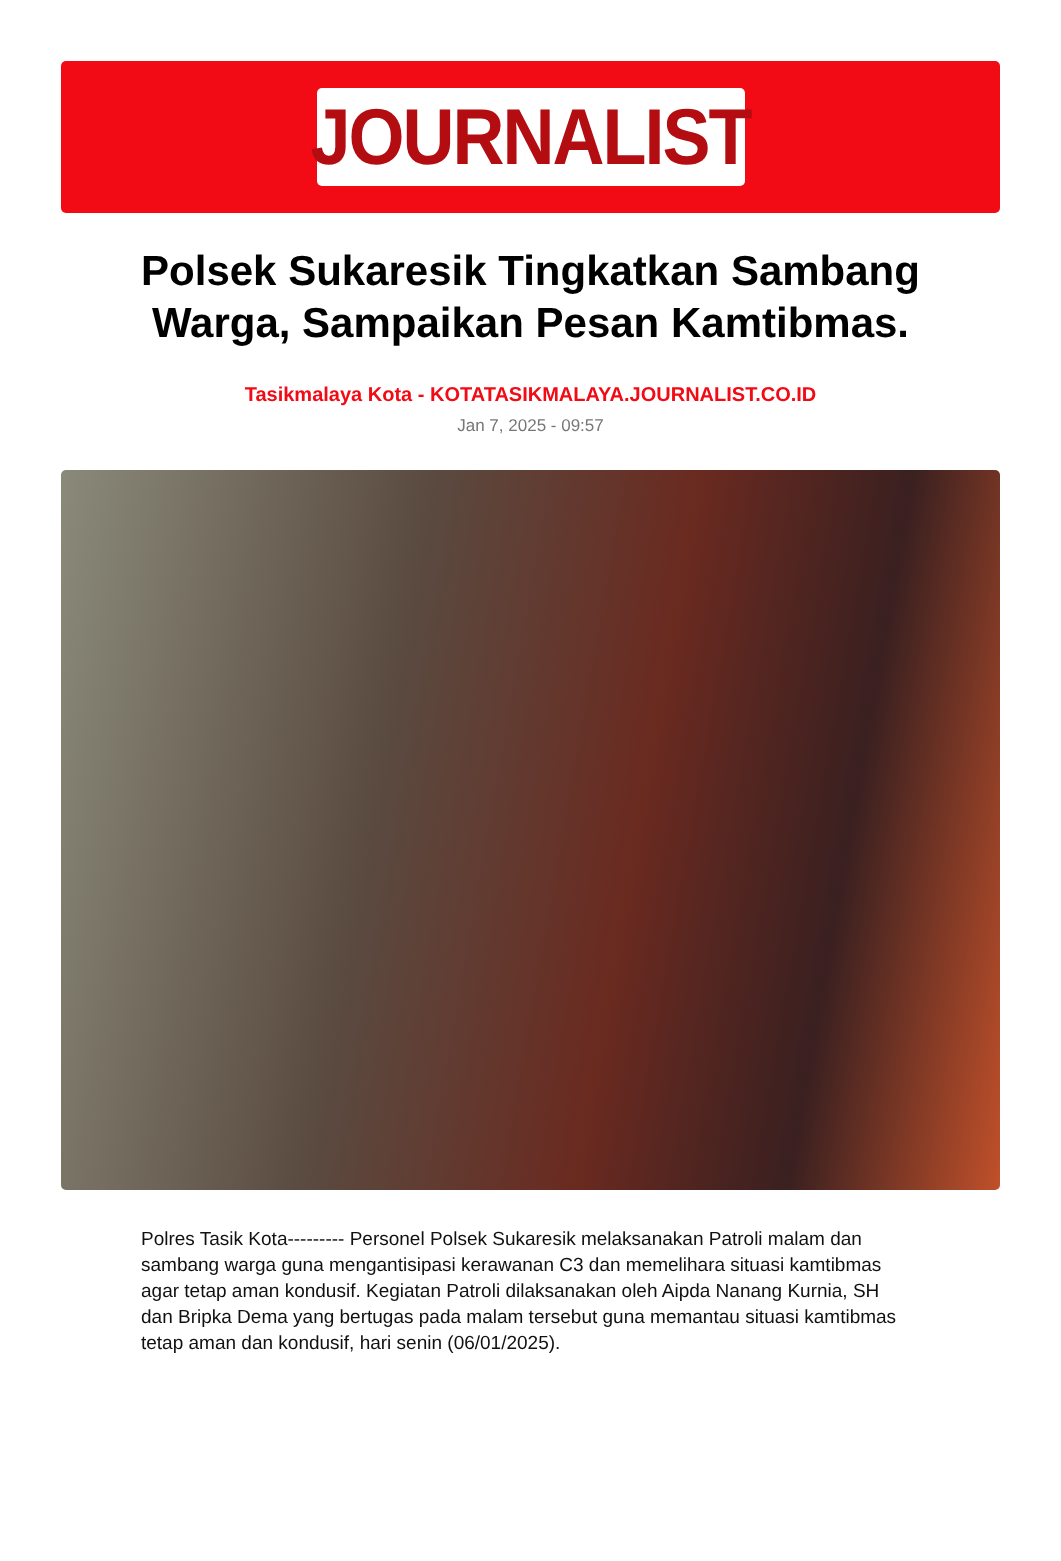JOURNALIST
Polsek Sukaresik Tingkatkan Sambang Warga, Sampaikan Pesan Kamtibmas.
Tasikmalaya Kota - KOTATASIKMALAYA.JOURNALIST.CO.ID
Jan 7, 2025 - 09:57
Polres Tasik Kota--------- Personel Polsek Sukaresik melaksanakan Patroli malam dan sambang warga guna mengantisipasi kerawanan C3 dan memelihara situasi kamtibmas agar tetap aman kondusif. Kegiatan Patroli dilaksanakan oleh Aipda Nanang Kurnia, SH dan Bripka Dema yang bertugas pada malam tersebut guna memantau situasi kamtibmas tetap aman dan kondusif, hari senin (06/01/2025).